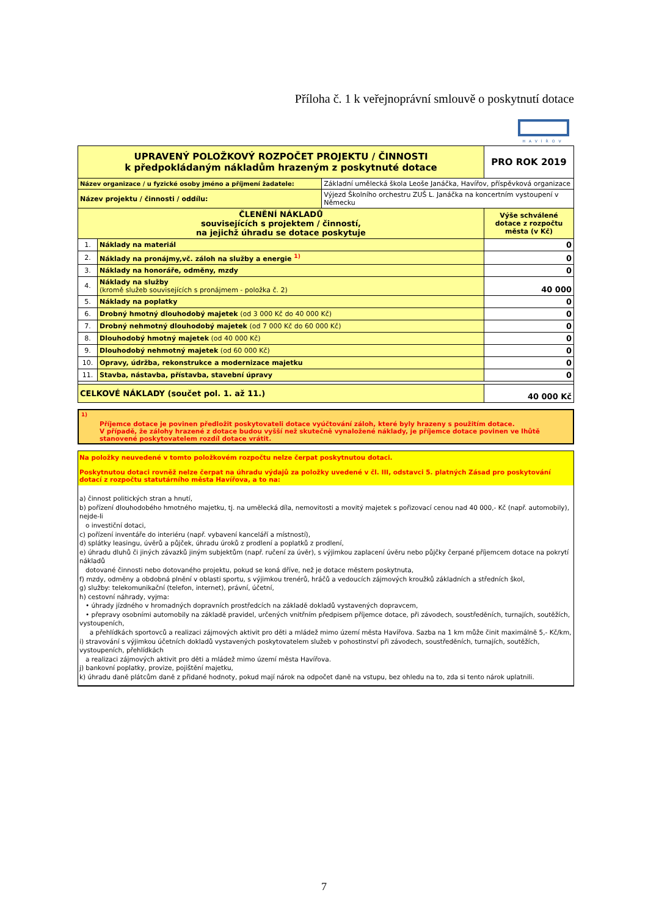Příloha č. 1 k veřejnoprávní smlouvě o poskytnutí dotace
HAVÍŘOV
| UPRAVENÝ POLOŽKOVÝ ROZPOČET PROJEKTU / ČINNOSTI k předpokládaným nákladům hrazeným z poskytnuté dotace | | | PRO ROK 2019 |
| Název organizace / u fyzické osoby jméno a příjmení žadatele: | | Základní umělecká škola Leoše Janáčka, Havířov, příspěvková organizace | |
| Název projektu / činnosti / oddílu: | | Výjezd Školního orchestru ZUŠ L. Janáčka na koncertním vystoupení v Německu | |
| ČLENĚNÍ NÁKLADŮ souvisejících s projektem / činností, na jejichž úhradu se dotace poskytuje | | | Výše schválené dotace z rozpočtu města (v Kč) |
| 1. | Náklady na materiál | | 0 |
| 2. | Náklady na pronájmy,vč. záloh na služby a energie <sup>1)</sup> | | 0 |
| 3. | Náklady na honoráře, odměny, mzdy | | 0 |
| 4. | Náklady na služby (kromě služeb souvisejících s pronájmem - položka č. 2) | | 40 000 |
| 5. | Náklady na poplatky | | 0 |
| 6. | Drobný hmotný dlouhodobý majetek (od 3 000 Kč do 40 000 Kč) | | 0 |
| 7. | Drobný nehmotný dlouhodobý majetek (od 7 000 Kč do 60 000 Kč) | | 0 |
| 8. | Dlouhodobý hmotný majetek (od 40 000 Kč) | | 0 |
| 9. | Dlouhodobý nehmotný majetek (od 60 000 Kč) | | 0 |
| 10. | Opravy, údržba, rekonstrukce a modernizace majetku | | 0 |
| 11. | Stavba, nástavba, přístavba, stavební úpravy | | 0 |
| CELKOVÉ NÁKLADY (součet pol. 1. až 11.) | | | 40 000 Kč |
<sup>1)</sup>
Příjemce dotace je povinen předložit poskytovateli dotace vyúčtování záloh, které byly hrazeny s použitím dotace.
V případě, že zálohy hrazené z dotace budou vyšší než skutečně vynaložené náklady, je příjemce dotace povinen ve lhůtě stanovené poskytovatelem rozdíl dotace vrátit.
Na položky neuvedené v tomto položkovém rozpočtu nelze čerpat poskytnutou dotaci.
Poskytnutou dotaci rovněž nelze čerpat na úhradu výdajů za položky uvedené v čl. III, odstavci 5. platných Zásad pro poskytování dotací z rozpočtu statutárního města Havířova, a to na:
a) činnost politických stran a hnutí,
b) pořízení dlouhodobého hmotného majetku, tj. na umělecká díla, nemovitosti a movitý majetek s pořizovací cenou nad 40 000,- Kč (např. automobily), nejde-li
o investiční dotaci,
c) pořízení inventáře do interiéru (např. vybavení kanceláří a místností),
d) splátky leasingu, úvěrů a půjček, úhradu úroků z prodlení a poplatků z prodlení,
e) úhradu dluhů či jiných závazků jiným subjektům (např. ručení za úvěr), s výjimkou zaplacení úvěru nebo půjčky čerpané příjemcem dotace na pokrytí nákladů
dotované činnosti nebo dotovaného projektu, pokud se koná dříve, než je dotace městem poskytnuta,
f) mzdy, odměny a obdobná plnění v oblasti sportu, s výjimkou trenérů, hráčů a vedoucích zájmových kroužků základních a středních škol,
g) služby: telekomunikační (telefon, internet), právní, účetní,
h) cestovní náhrady, vyjma:
• úhrady jízdného v hromadných dopravních prostředcích na základě dokladů vystavených dopravcem,
• přepravy osobními automobily na základě pravidel, určených vnitřním předpisem příjemce dotace, při závodech, soustředěních, turnajích, soutěžích, vystoupeních,
a přehlídkách sportovců a realizaci zájmových aktivit pro děti a mládež mimo území města Havířova. Sazba na 1 km může činit maximálně 5,- Kč/km,
i) stravování s výjimkou účetních dokladů vystavených poskytovatelem služeb v pohostinství při závodech, soustředěních, turnajích, soutěžích, vystoupeních, přehlídkách
a realizaci zájmových aktivit pro děti a mládež mimo území města Havířova.
j) bankovní poplatky, provize, pojištění majetku,
k) úhradu daně plátcům daně z přidané hodnoty, pokud mají nárok na odpočet daně na vstupu, bez ohledu na to, zda si tento nárok uplatnili.
7